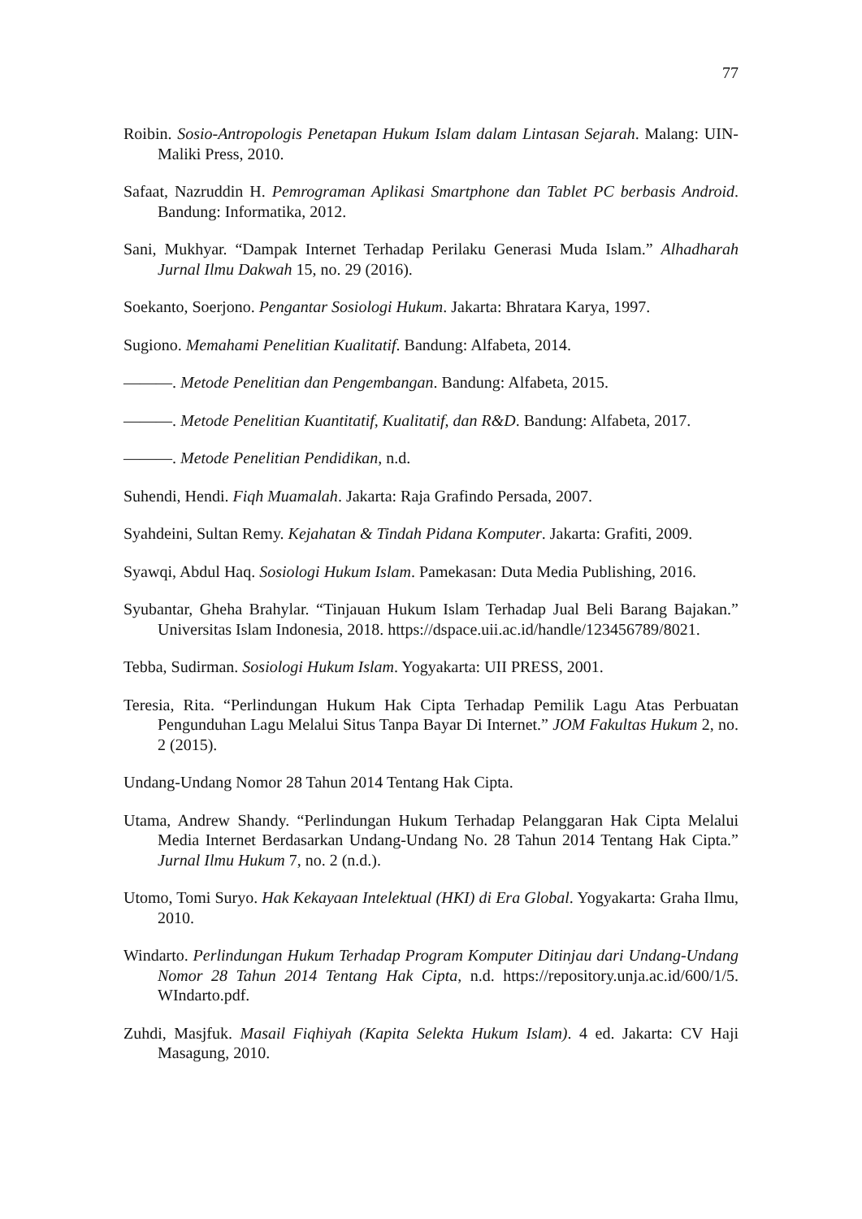77
Roibin. Sosio-Antropologis Penetapan Hukum Islam dalam Lintasan Sejarah. Malang: UIN-Maliki Press, 2010.
Safaat, Nazruddin H. Pemrograman Aplikasi Smartphone dan Tablet PC berbasis Android. Bandung: Informatika, 2012.
Sani, Mukhyar. “Dampak Internet Terhadap Perilaku Generasi Muda Islam.” Alhadharah Jurnal Ilmu Dakwah 15, no. 29 (2016).
Soekanto, Soerjono. Pengantar Sosiologi Hukum. Jakarta: Bhratara Karya, 1997.
Sugiono. Memahami Penelitian Kualitatif. Bandung: Alfabeta, 2014.
———. Metode Penelitian dan Pengembangan. Bandung: Alfabeta, 2015.
———. Metode Penelitian Kuantitatif, Kualitatif, dan R&D. Bandung: Alfabeta, 2017.
———. Metode Penelitian Pendidikan, n.d.
Suhendi, Hendi. Fiqh Muamalah. Jakarta: Raja Grafindo Persada, 2007.
Syahdeini, Sultan Remy. Kejahatan & Tindah Pidana Komputer. Jakarta: Grafiti, 2009.
Syawqi, Abdul Haq. Sosiologi Hukum Islam. Pamekasan: Duta Media Publishing, 2016.
Syubantar, Gheha Brahylar. “Tinjauan Hukum Islam Terhadap Jual Beli Barang Bajakan.” Universitas Islam Indonesia, 2018. https://dspace.uii.ac.id/handle/123456789/8021.
Tebba, Sudirman. Sosiologi Hukum Islam. Yogyakarta: UII PRESS, 2001.
Teresia, Rita. “Perlindungan Hukum Hak Cipta Terhadap Pemilik Lagu Atas Perbuatan Pengunduhan Lagu Melalui Situs Tanpa Bayar Di Internet.” JOM Fakultas Hukum 2, no. 2 (2015).
Undang-Undang Nomor 28 Tahun 2014 Tentang Hak Cipta.
Utama, Andrew Shandy. “Perlindungan Hukum Terhadap Pelanggaran Hak Cipta Melalui Media Internet Berdasarkan Undang-Undang No. 28 Tahun 2014 Tentang Hak Cipta.” Jurnal Ilmu Hukum 7, no. 2 (n.d.).
Utomo, Tomi Suryo. Hak Kekayaan Intelektual (HKI) di Era Global. Yogyakarta: Graha Ilmu, 2010.
Windarto. Perlindungan Hukum Terhadap Program Komputer Ditinjau dari Undang-Undang Nomor 28 Tahun 2014 Tentang Hak Cipta, n.d. https://repository.unja.ac.id/600/1/5. WIndarto.pdf.
Zuhdi, Masjfuk. Masail Fiqhiyah (Kapita Selekta Hukum Islam). 4 ed. Jakarta: CV Haji Masagung, 2010.